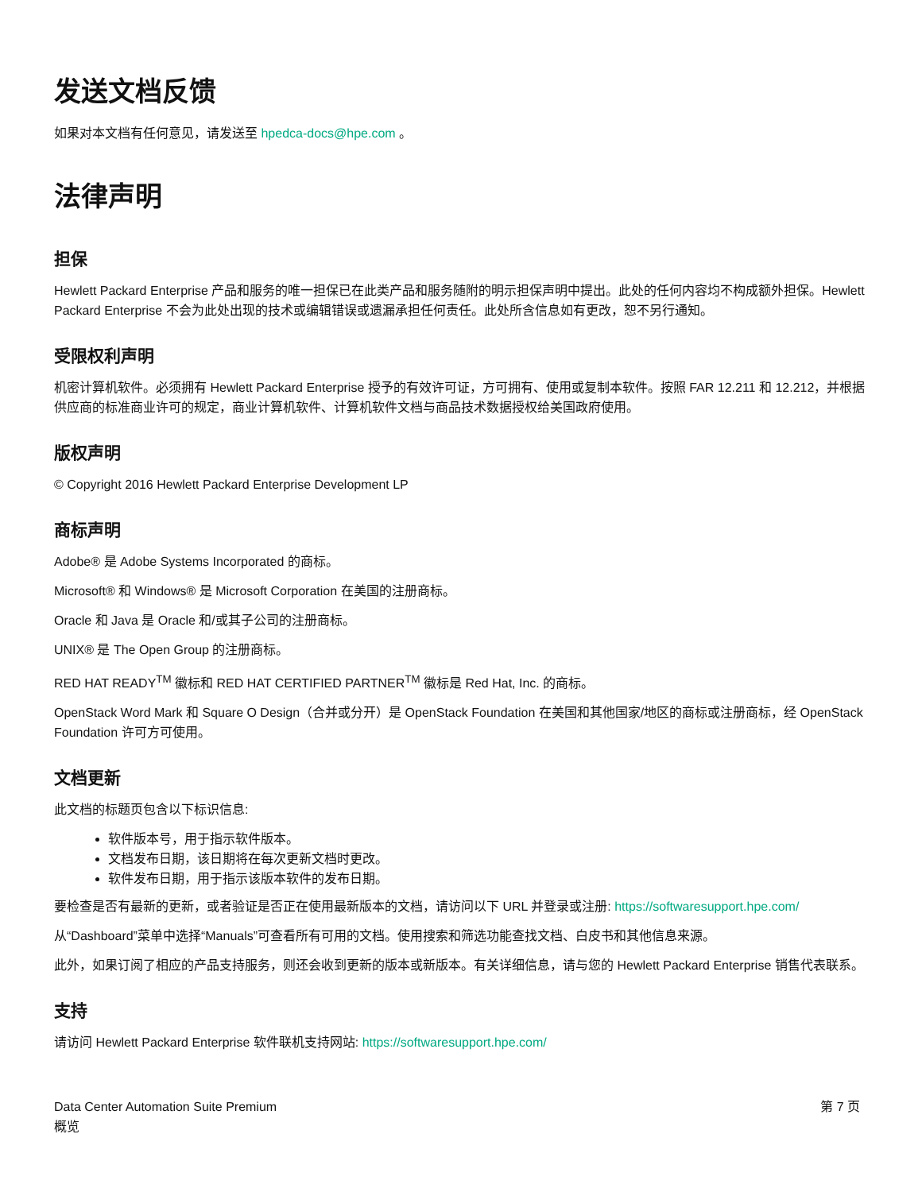发送文档反馈
如果对本文档有任何意见，请发送至 hpedca-docs@hpe.com 。
法律声明
担保
Hewlett Packard Enterprise 产品和服务的唯一担保已在此类产品和服务随附的明示担保声明中提出。此处的任何内容均不构成额外担保。Hewlett Packard Enterprise 不会为此处出现的技术或编辑错误或遗漏承担任何责任。此处所含信息如有更改，恕不另行通知。
受限权利声明
机密计算机软件。必须拥有 Hewlett Packard Enterprise 授予的有效许可证，方可拥有、使用或复制本软件。按照 FAR 12.211 和 12.212，并根据供应商的标准商业许可的规定，商业计算机软件、计算机软件文档与商品技术数据授权给美国政府使用。
版权声明
© Copyright 2016 Hewlett Packard Enterprise Development LP
商标声明
Adobe® 是 Adobe Systems Incorporated 的商标。
Microsoft® 和 Windows® 是 Microsoft Corporation 在美国的注册商标。
Oracle 和 Java 是 Oracle 和/或其子公司的注册商标。
UNIX® 是 The Open Group 的注册商标。
RED HAT READY<sup>TM</sup> 徽标和 RED HAT CERTIFIED PARTNER<sup>TM</sup> 徽标是 Red Hat, Inc. 的商标。
OpenStack Word Mark 和 Square O Design（合并或分开）是 OpenStack Foundation 在美国和其他国家/地区的商标或注册商标，经 OpenStack Foundation 许可方可使用。
文档更新
此文档的标题页包含以下标识信息:
软件版本号，用于指示软件版本。
文档发布日期，该日期将在每次更新文档时更改。
软件发布日期，用于指示该版本软件的发布日期。
要检查是否有最新的更新，或者验证是否正在使用最新版本的文档，请访问以下 URL 并登录或注册: https://softwaresupport.hpe.com/
从“Dashboard”菜单中选择“Manuals”可查看所有可用的文档。使用搜索和筛选功能查找文档、白皮书和其他信息来源。
此外，如果订阅了相应的产品支持服务，则还会收到更新的版本或新版本。有关详细信息，请与您的 Hewlett Packard Enterprise 销售代表联系。
支持
请访问 Hewlett Packard Enterprise 软件联机支持网站: https://softwaresupport.hpe.com/
Data Center Automation Suite Premium
概览
第 7 页